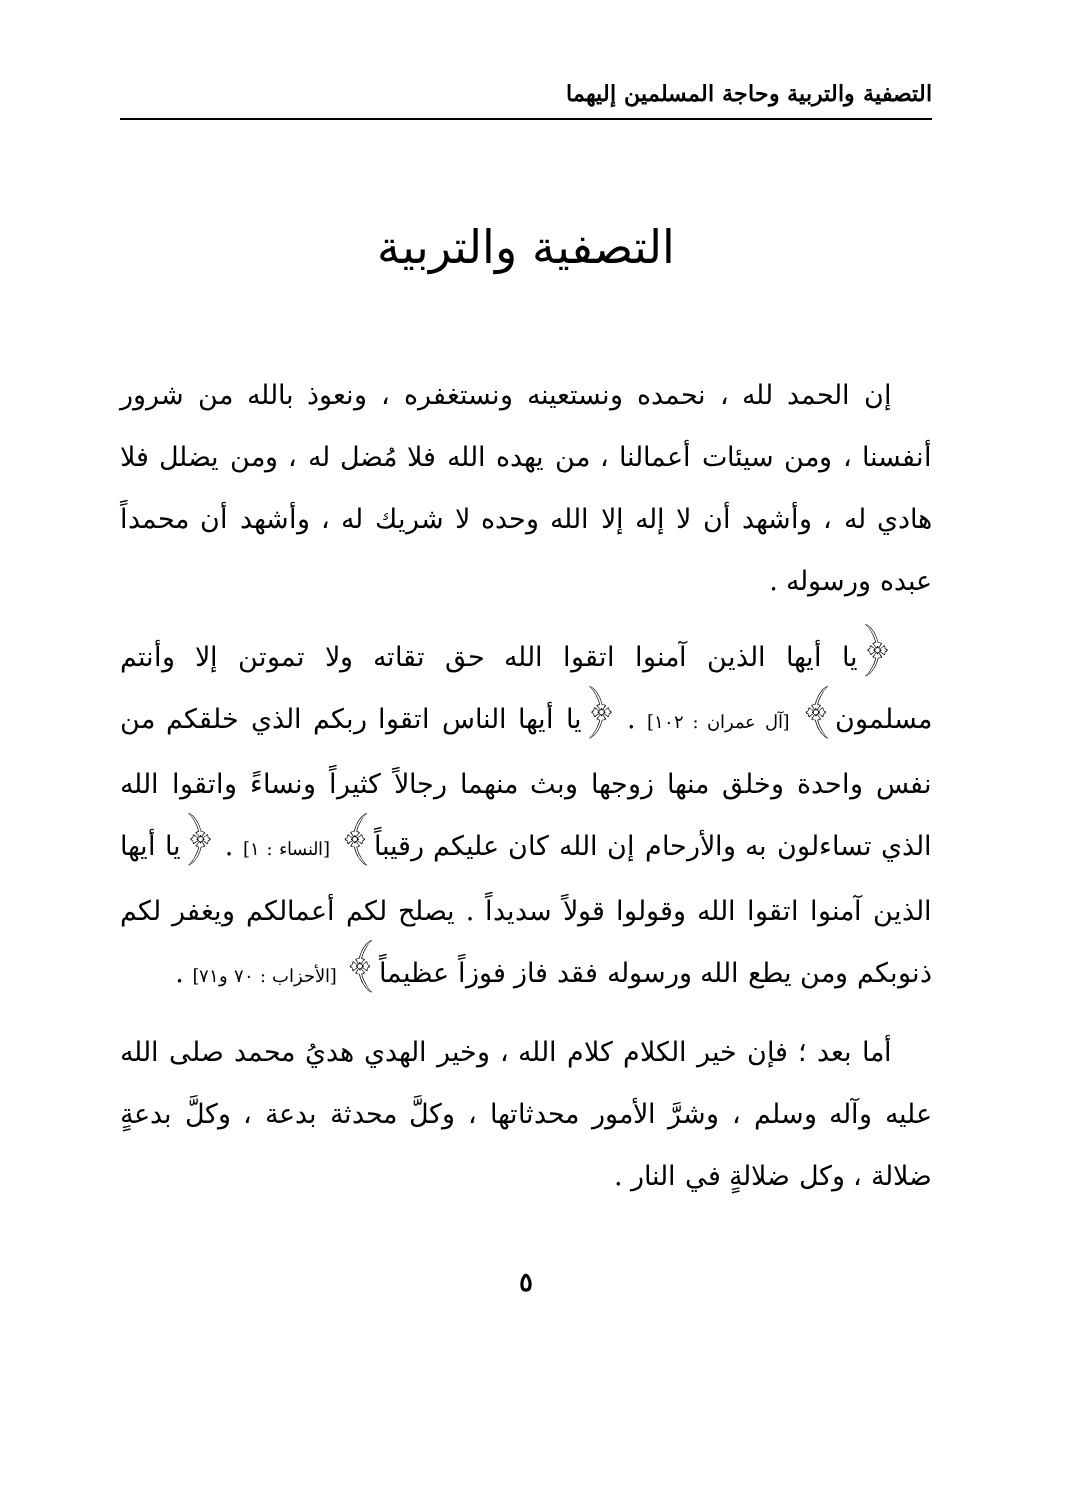التصفية والتربية وحاجة المسلمين إليهما
التصفية والتربية
إن الحمد لله ، نحمده ونستعينه ونستغفره ، ونعوذ بالله من شرور أنفسنا ، ومن سيئات أعمالنا ، من يهده الله فلا مُضل له ، ومن يضلل فلا هادي له ، وأشهد أن لا إله إلا الله وحده لا شريك له ، وأشهد أن محمداً عبده ورسوله .
﴿يا أيها الذين آمنوا اتقوا الله حق تقاته ولا تموتن إلا وأنتم مسلمون﴾ [آل عمران : ١٠٢] . ﴿يا أيها الناس اتقوا ربكم الذي خلقكم من نفس واحدة وخلق منها زوجها وبث منهما رجالاً كثيراً ونساءً واتقوا الله الذي تساءلون به والأرحام إن الله كان عليكم رقيباً﴾ [النساء : ١] . ﴿يا أيها الذين آمنوا اتقوا الله وقولوا قولاً سديداً . يصلح لكم أعمالكم ويغفر لكم ذنوبكم ومن يطع الله ورسوله فقد فاز فوزاً عظيماً﴾ [الأحزاب : ٧٠ و٧١] .
أما بعد ؛ فإن خير الكلام كلام الله ، وخير الهدي هديُ محمد صلى الله عليه وآله وسلم ، وشرَّ الأمور محدثاتها ، وكلَّ محدثة بدعة ، وكلَّ بدعةٍ ضلالة ، وكل ضلالةٍ في النار .
٥